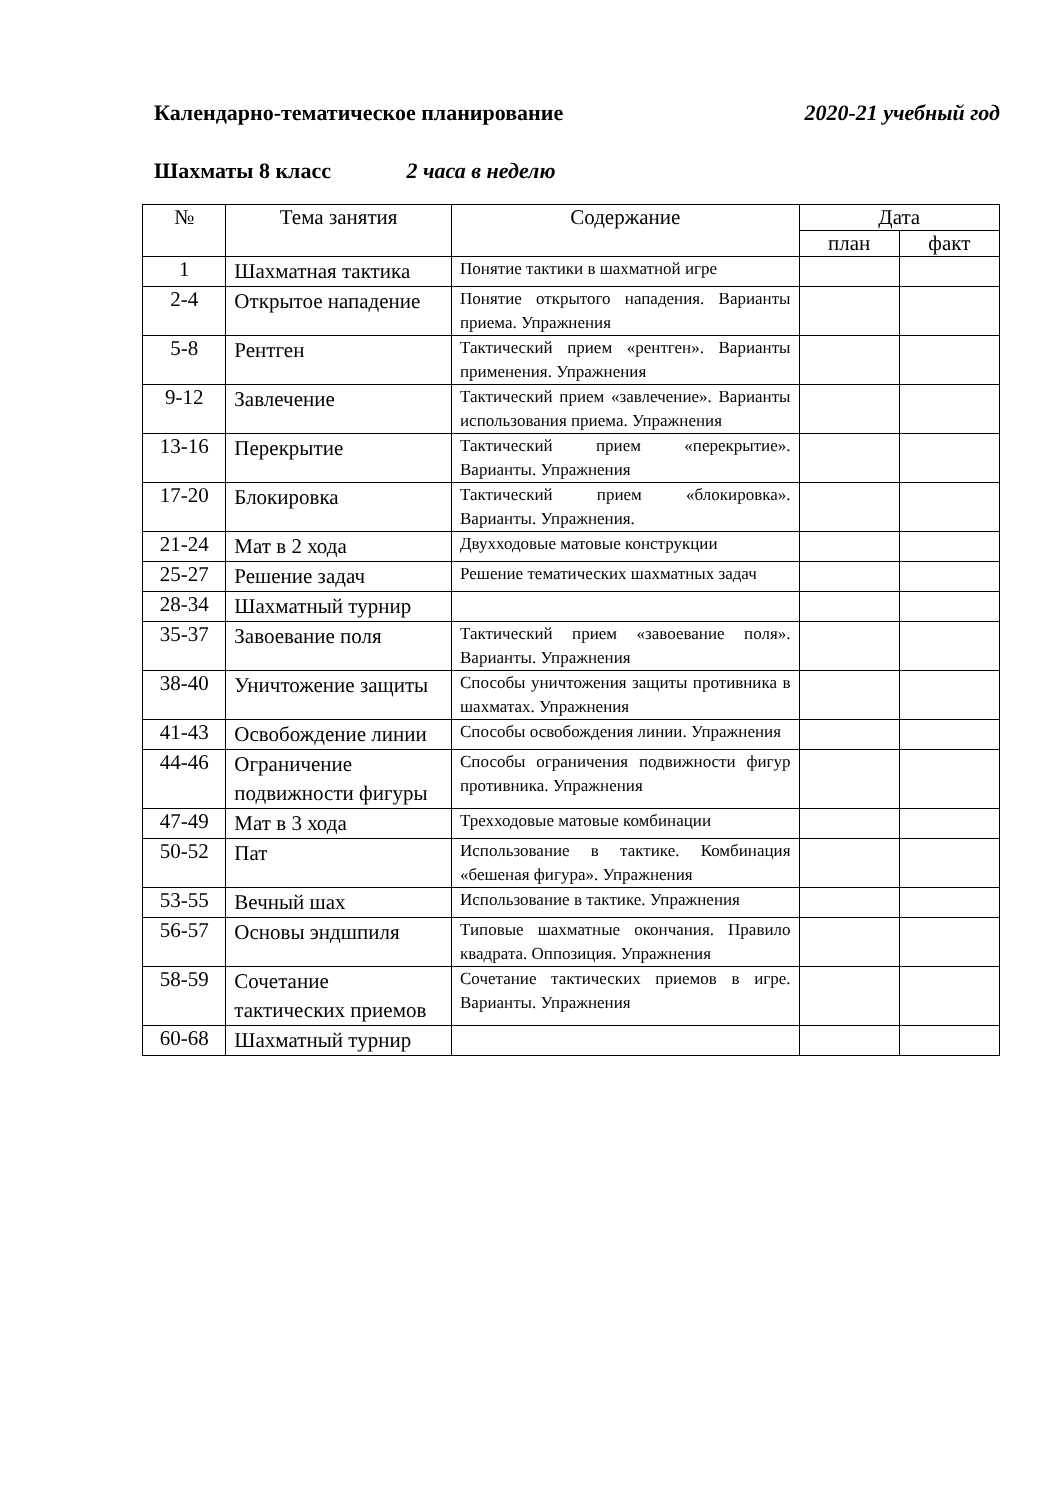Календарно-тематическое планирование 2020-21 учебный год
Шахматы 8 класс 2 часа в неделю
| № | Тема занятия | Содержание | Дата | |
| --- | --- | --- | --- | --- |
| | | | план | факт |
| 1 | Шахматная тактика | Понятие тактики в шахматной игре | | |
| 2-4 | Открытое нападение | Понятие открытого нападения. Варианты приема. Упражнения | | |
| 5-8 | Рентген | Тактический прием «рентген». Варианты применения. Упражнения | | |
| 9-12 | Завлечение | Тактический прием «завлечение». Варианты использования приема. Упражнения | | |
| 13-16 | Перекрытие | Тактический прием «перекрытие». Варианты. Упражнения | | |
| 17-20 | Блокировка | Тактический прием «блокировка». Варианты. Упражнения. | | |
| 21-24 | Мат в 2 хода | Двухходовые матовые конструкции | | |
| 25-27 | Решение задач | Решение тематических шахматных задач | | |
| 28-34 | Шахматный турнир | | | |
| 35-37 | Завоевание поля | Тактический прием «завоевание поля». Варианты. Упражнения | | |
| 38-40 | Уничтожение защиты | Способы уничтожения защиты противника в шахматах. Упражнения | | |
| 41-43 | Освобождение линии | Способы освобождения линии. Упражнения | | |
| 44-46 | Ограничение подвижности фигуры | Способы ограничения подвижности фигур противника. Упражнения | | |
| 47-49 | Мат в 3 хода | Трехходовые матовые комбинации | | |
| 50-52 | Пат | Использование в тактике. Комбинация «бешеная фигура». Упражнения | | |
| 53-55 | Вечный шах | Использование в тактике. Упражнения | | |
| 56-57 | Основы эндшпиля | Типовые шахматные окончания. Правило квадрата. Оппозиция. Упражнения | | |
| 58-59 | Сочетание тактических приемов | Сочетание тактических приемов в игре. Варианты. Упражнения | | |
| 60-68 | Шахматный турнир | | | |